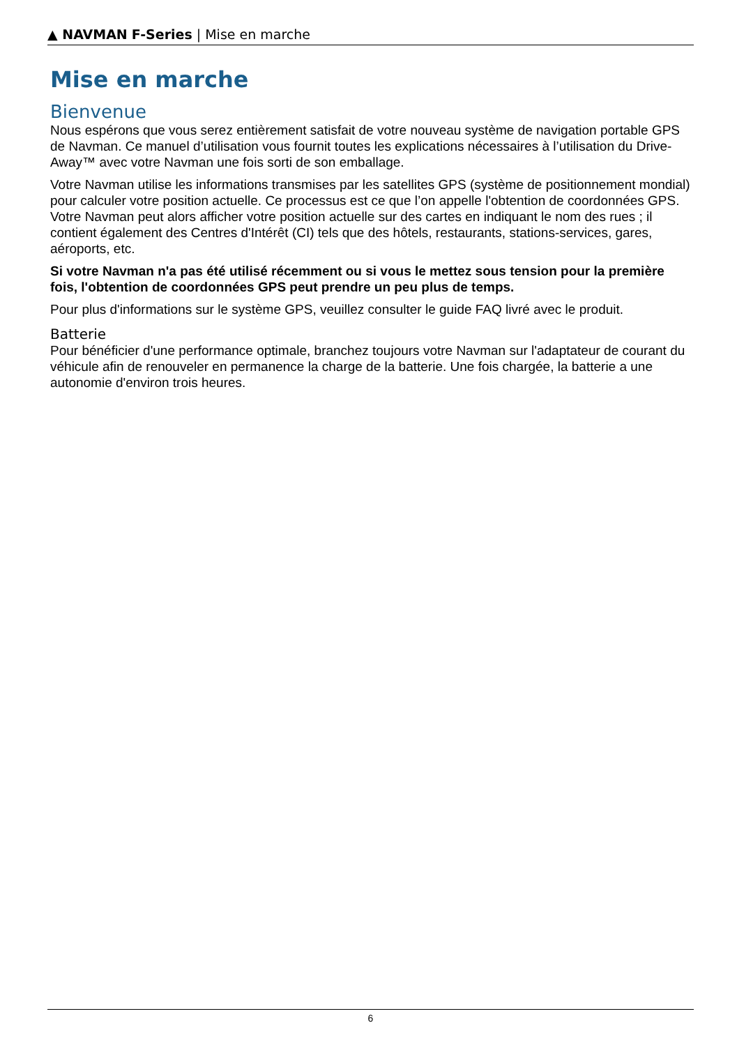▲ NAVMAN F-Series | Mise en marche
Mise en marche
Bienvenue
Nous espérons que vous serez entièrement satisfait de votre nouveau système de navigation portable GPS de Navman. Ce manuel d’utilisation vous fournit toutes les explications nécessaires à l’utilisation du Drive-Away™ avec votre Navman une fois sorti de son emballage.
Votre Navman utilise les informations transmises par les satellites GPS (système de positionnement mondial) pour calculer votre position actuelle. Ce processus est ce que l’on appelle l'obtention de coordonnées GPS. Votre Navman peut alors afficher votre position actuelle sur des cartes en indiquant le nom des rues ; il contient également des Centres d'Intérêt (CI) tels que des hôtels, restaurants, stations-services, gares, aéroports, etc.
Si votre Navman n'a pas été utilisé récemment ou si vous le mettez sous tension pour la première fois, l'obtention de coordonnées GPS peut prendre un peu plus de temps.
Pour plus d'informations sur le système GPS, veuillez consulter le guide FAQ livré avec le produit.
Batterie
Pour bénéficier d'une performance optimale, branchez toujours votre Navman sur l'adaptateur de courant du véhicule afin de renouveler en permanence la charge de la batterie. Une fois chargée, la batterie a une autonomie d'environ trois heures.
6